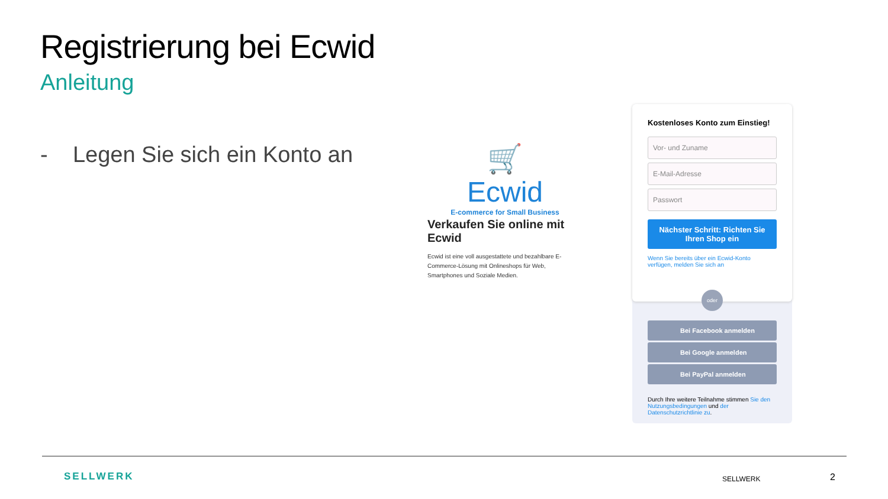Registrierung bei Ecwid
Anleitung
- Legen Sie sich ein Konto an
🛒 Ecwid
E-commerce for Small Business
Verkaufen Sie online mit Ecwid
Ecwid ist eine voll ausgestattete und bezahlbare E-Commerce-Lösung mit Onlineshops für Web, Smartphones und Soziale Medien.
Kostenloses Konto zum Einstieg!
Vor- und Zuname
E-Mail-Adresse
Passwort
Nächster Schritt: Richten Sie Ihren Shop ein
Wenn Sie bereits über ein Ecwid-Konto verfügen, melden Sie sich an
oder
Bei Facebook anmelden
Bei Google anmelden
Bei PayPal anmelden
Durch Ihre weitere Teilnahme stimmen Sie den Nutzungsbedingungen und der Datenschutzrichtlinie zu.
SELLWERK SELLWERK 2